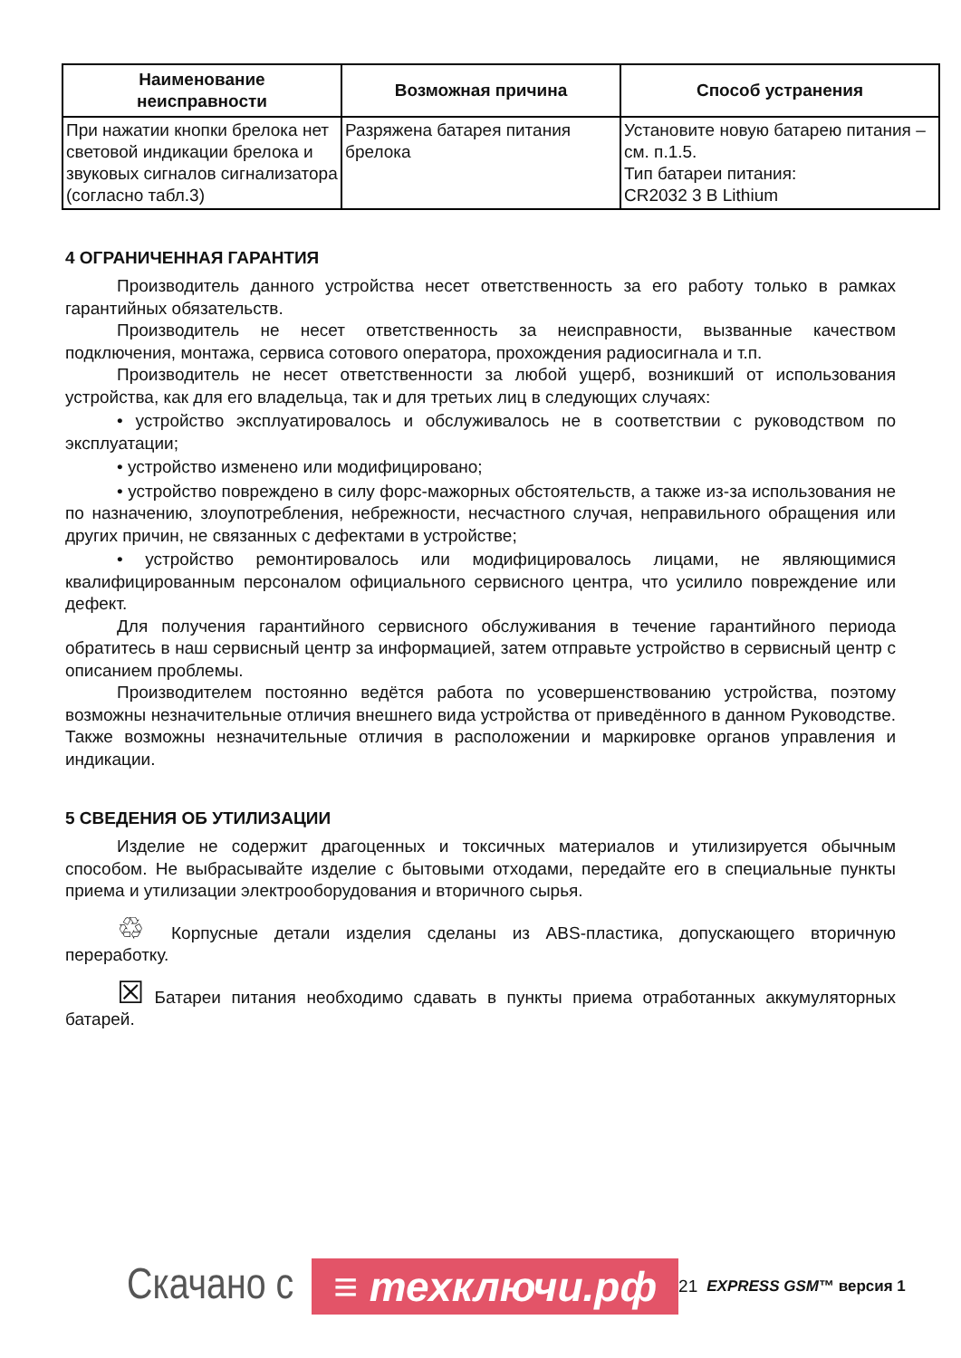| Наименование неисправности | Возможная причина | Способ устранения |
| --- | --- | --- |
| При нажатии кнопки брелока нет световой индикации брелока и звуковых сигналов сигнализатора (согласно табл.3) | Разряжена батарея питания брелока | Установите новую батарею питания – см. п.1.5. Тип батареи питания: CR2032 3 В Lithium |
4 ОГРАНИЧЕННАЯ ГАРАНТИЯ
Производитель данного устройства несет ответственность за его работу только в рамках гарантийных обязательств.
Производитель не несет ответственность за неисправности, вызванные качеством подключения, монтажа, сервиса сотового оператора, прохождения радиосигнала и т.п.
Производитель не несет ответственности за любой ущерб, возникший от использования устройства, как для его владельца, так и для третьих лиц в следующих случаях:
• устройство эксплуатировалось и обслуживалось не в соответствии с руководством по эксплуатации;
• устройство изменено или модифицировано;
• устройство повреждено в силу форс-мажорных обстоятельств, а также из-за использования не по назначению, злоупотребления, небрежности, несчастного случая, неправильного обращения или других причин, не связанных с дефектами в устройстве;
• устройство ремонтировалось или модифицировалось лицами, не являющимися квалифицированным персоналом официального сервисного центра, что усилило повреждение или дефект.
Для получения гарантийного сервисного обслуживания в течение гарантийного периода обратитесь в наш сервисный центр за информацией, затем отправьте устройство в сервисный центр с описанием проблемы.
Производителем постоянно ведётся работа по усовершенствованию устройства, поэтому возможны незначительные отличия внешнего вида устройства от приведённого в данном Руководстве. Также возможны незначительные отличия в расположении и маркировке органов управления и индикации.
5 СВЕДЕНИЯ ОБ УТИЛИЗАЦИИ
Изделие не содержит драгоценных и токсичных материалов и утилизируется обычным способом. Не выбрасывайте изделие с бытовыми отходами, передайте его в специальные пункты приема и утилизации электрооборудования и вторичного сырья.
♲ Корпусные детали изделия сделаны из ABS-пластика, допускающего вторичную переработку.
☒ Батареи питания необходимо сдавать в пункты приема отработанных аккумуляторных батарей.
Скачано с ≡ техключи.рф 21 EXPRESS GSM™ версия 1